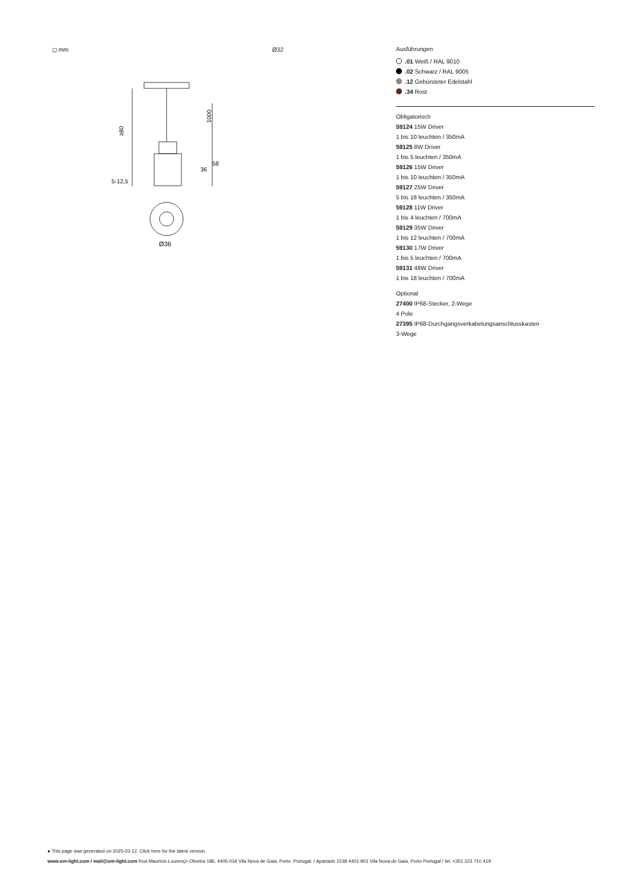◻ mm Ø32
≥80
1000
36
58
5-12,5
Ø36
Ausführungen
.01 Weiß / RAL 9010
.02 Schwarz / RAL 9005
.12 Gebürsteter Edelstahl
.34 Rost
Obligatorisch
59124 15W Driver
1 bis 10 leuchten / 350mA
59125 8W Driver
1 bis 5 leuchten / 350mA
59126 15W Driver
1 bis 10 leuchten / 350mA
59127 25W Driver
5 bis 18 leuchten / 350mA
59128 11W Driver
1 bis 4 leuchten / 700mA
59129 35W Driver
1 bis 12 leuchten / 700mA
59130 17W Driver
1 bis 5 leuchten / 700mA
59131 48W Driver
1 bis 18 leuchten / 700mA
Optional
27400 IP68-Stecker, 2-Wege
4 Pole
27395 IP68-Durchgangsverkabelungsanschlusskasten
3-Wege
● This page was generated on 2025-03-12. Click here for the latest version.
www.om-light.com / mail@om-light.com Rua Maurício Lourenço Oliveira 186, 4405-034 Vila Nova de Gaia, Porto. Portugal. / Apartado 1538 4401-901 Vila Nova de Gaia, Porto Portugal / tel. +351 223 710 419